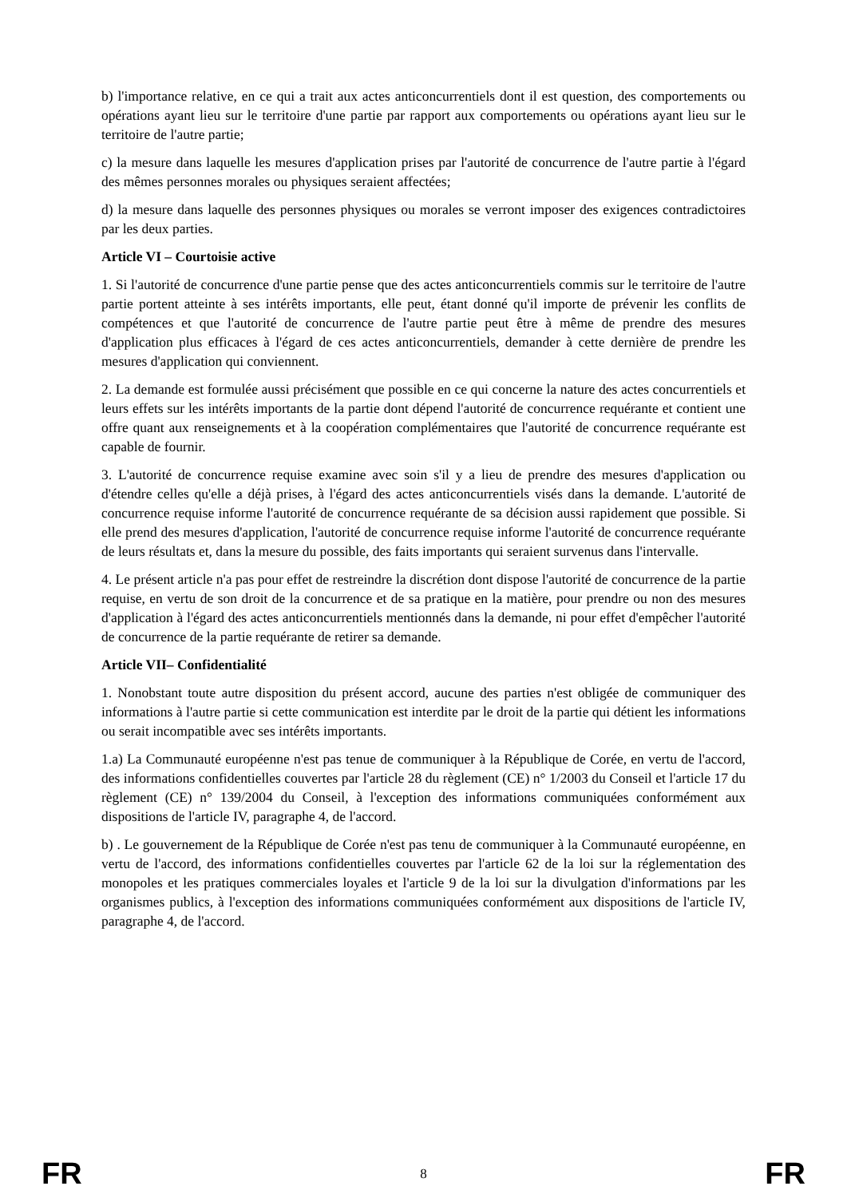b) l'importance relative, en ce qui a trait aux actes anticoncurrentiels dont il est question, des comportements ou opérations ayant lieu sur le territoire d'une partie par rapport aux comportements ou opérations ayant lieu sur le territoire de l'autre partie;
c) la mesure dans laquelle les mesures d'application prises par l'autorité de concurrence de l'autre partie à l'égard des mêmes personnes morales ou physiques seraient affectées;
d) la mesure dans laquelle des personnes physiques ou morales se verront imposer des exigences contradictoires par les deux parties.
Article VI – Courtoisie active
1. Si l'autorité de concurrence d'une partie pense que des actes anticoncurrentiels commis sur le territoire de l'autre partie portent atteinte à ses intérêts importants, elle peut, étant donné qu'il importe de prévenir les conflits de compétences et que l'autorité de concurrence de l'autre partie peut être à même de prendre des mesures d'application plus efficaces à l'égard de ces actes anticoncurrentiels, demander à cette dernière de prendre les mesures d'application qui conviennent.
2. La demande est formulée aussi précisément que possible en ce qui concerne la nature des actes concurrentiels et leurs effets sur les intérêts importants de la partie dont dépend l'autorité de concurrence requérante et contient une offre quant aux renseignements et à la coopération complémentaires que l'autorité de concurrence requérante est capable de fournir.
3. L'autorité de concurrence requise examine avec soin s'il y a lieu de prendre des mesures d'application ou d'étendre celles qu'elle a déjà prises, à l'égard des actes anticoncurrentiels visés dans la demande. L'autorité de concurrence requise informe l'autorité de concurrence requérante de sa décision aussi rapidement que possible. Si elle prend des mesures d'application, l'autorité de concurrence requise informe l'autorité de concurrence requérante de leurs résultats et, dans la mesure du possible, des faits importants qui seraient survenus dans l'intervalle.
4. Le présent article n'a pas pour effet de restreindre la discrétion dont dispose l'autorité de concurrence de la partie requise, en vertu de son droit de la concurrence et de sa pratique en la matière, pour prendre ou non des mesures d'application à l'égard des actes anticoncurrentiels mentionnés dans la demande, ni pour effet d'empêcher l'autorité de concurrence de la partie requérante de retirer sa demande.
Article VII– Confidentialité
1. Nonobstant toute autre disposition du présent accord, aucune des parties n'est obligée de communiquer des informations à l'autre partie si cette communication est interdite par le droit de la partie qui détient les informations ou serait incompatible avec ses intérêts importants.
1.a) La Communauté européenne n'est pas tenue de communiquer à la République de Corée, en vertu de l'accord, des informations confidentielles couvertes par l'article 28 du règlement (CE) n° 1/2003 du Conseil et l'article 17 du règlement (CE) n° 139/2004 du Conseil, à l'exception des informations communiquées conformément aux dispositions de l'article IV, paragraphe 4, de l'accord.
b) . Le gouvernement de la République de Corée n'est pas tenu de communiquer à la Communauté européenne, en vertu de l'accord, des informations confidentielles couvertes par l'article 62 de la loi sur la réglementation des monopoles et les pratiques commerciales loyales et l'article 9 de la loi sur la divulgation d'informations par les organismes publics, à l'exception des informations communiquées conformément aux dispositions de l'article IV, paragraphe 4, de l'accord.
FR 8 FR